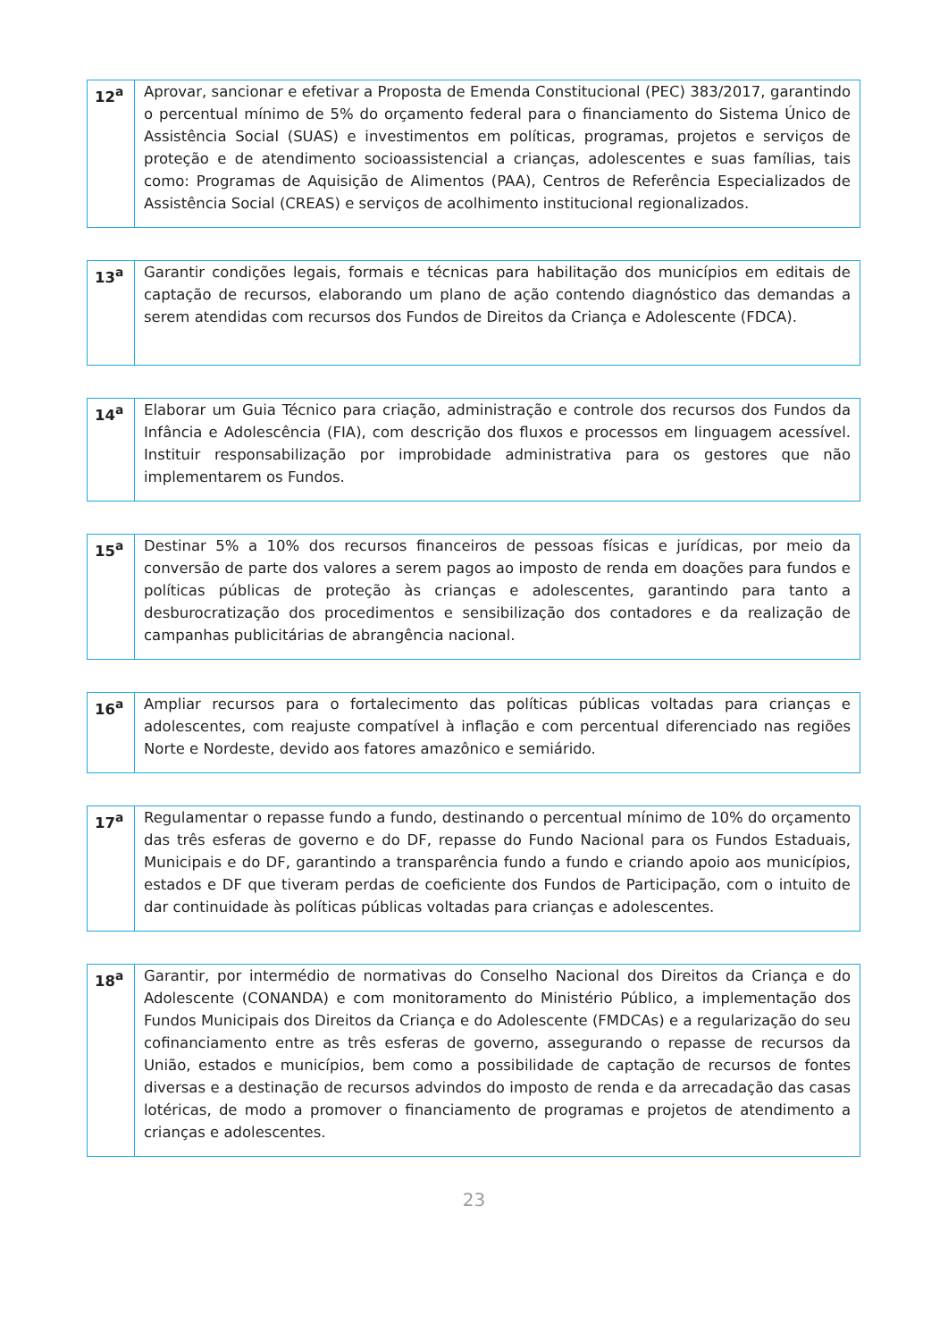| 12<sup>a</sup> | Aprovar, sancionar e efetivar a Proposta de Emenda Constitucional (PEC) 383/2017, garantindo o percentual mínimo de 5% do orçamento federal para o financiamento do Sistema Único de Assistência Social (SUAS) e investimentos em políticas, programas, projetos e serviços de proteção e de atendimento socioassistencial a crianças, adolescentes e suas famílias, tais como: Programas de Aquisição de Alimentos (PAA), Centros de Referência Especializados de Assistência Social (CREAS) e serviços de acolhimento institucional regionalizados. |
| 13<sup>a</sup> | Garantir condições legais, formais e técnicas para habilitação dos municípios em editais de captação de recursos, elaborando um plano de ação contendo diagnóstico das demandas a serem atendidas com recursos dos Fundos de Direitos da Criança e Adolescente (FDCA). |
| 14<sup>a</sup> | Elaborar um Guia Técnico para criação, administração e controle dos recursos dos Fundos da Infância e Adolescência (FIA), com descrição dos fluxos e processos em linguagem acessível. Instituir responsabilização por improbidade administrativa para os gestores que não implementarem os Fundos. |
| 15<sup>a</sup> | Destinar 5% a 10% dos recursos financeiros de pessoas físicas e jurídicas, por meio da conversão de parte dos valores a serem pagos ao imposto de renda em doações para fundos e políticas públicas de proteção às crianças e adolescentes, garantindo para tanto a desburocratização dos procedimentos e sensibilização dos contadores e da realização de campanhas publicitárias de abrangência nacional. |
| 16<sup>a</sup> | Ampliar recursos para o fortalecimento das políticas públicas voltadas para crianças e adolescentes, com reajuste compatível à inflação e com percentual diferenciado nas regiões Norte e Nordeste, devido aos fatores amazônico e semiárido. |
| 17<sup>a</sup> | Regulamentar o repasse fundo a fundo, destinando o percentual mínimo de 10% do orçamento das três esferas de governo e do DF, repasse do Fundo Nacional para os Fundos Estaduais, Municipais e do DF, garantindo a transparência fundo a fundo e criando apoio aos municípios, estados e DF que tiveram perdas de coeficiente dos Fundos de Participação, com o intuito de dar continuidade às políticas públicas voltadas para crianças e adolescentes. |
| 18<sup>a</sup> | Garantir, por intermédio de normativas do Conselho Nacional dos Direitos da Criança e do Adolescente (CONANDA) e com monitoramento do Ministério Público, a implementação dos Fundos Municipais dos Direitos da Criança e do Adolescente (FMDCAs) e a regularização do seu cofinanciamento entre as três esferas de governo, assegurando o repasse de recursos da União, estados e municípios, bem como a possibilidade de captação de recursos de fontes diversas e a destinação de recursos advindos do imposto de renda e da arrecadação das casas lotéricas, de modo a promover o financiamento de programas e projetos de atendimento a crianças e adolescentes. |
23